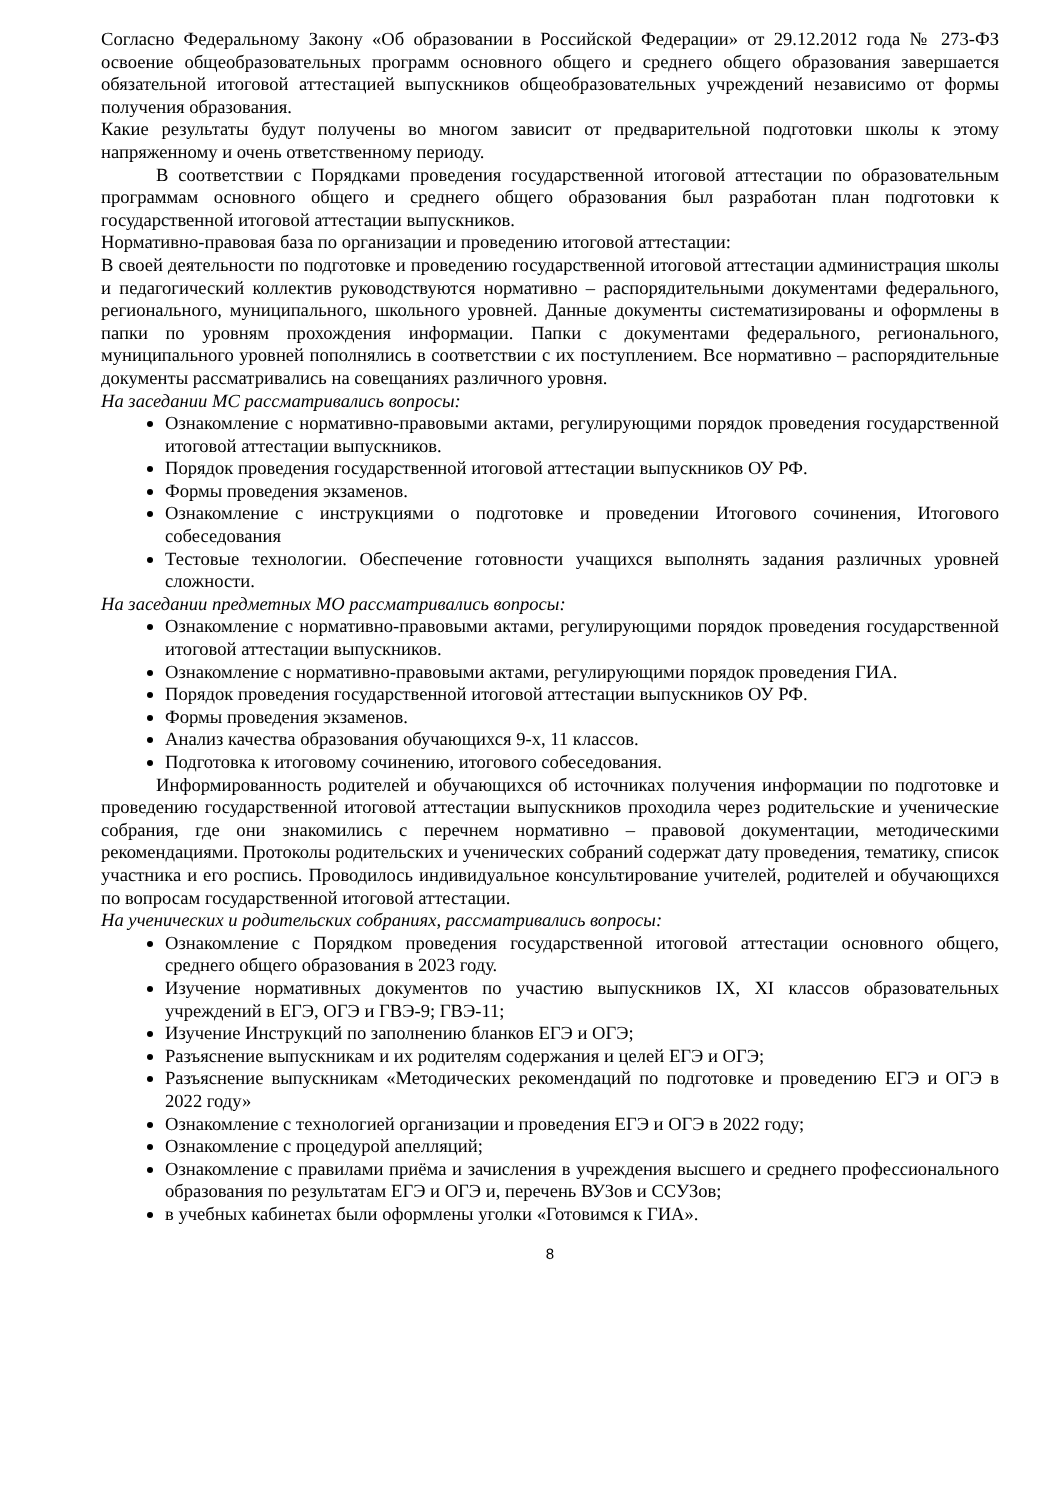Согласно Федеральному Закону «Об образовании в Российской Федерации» от 29.12.2012 года № 273-ФЗ освоение общеобразовательных программ основного общего и среднего общего образования завершается обязательной итоговой аттестацией выпускников общеобразовательных учреждений независимо от формы получения образования.
Какие результаты будут получены во многом зависит от предварительной подготовки школы к этому напряженному и очень ответственному периоду.
В соответствии с Порядками проведения государственной итоговой аттестации по образовательным программам основного общего и среднего общего образования был разработан план подготовки к государственной итоговой аттестации выпускников.
Нормативно-правовая база по организации и проведению итоговой аттестации:
В своей деятельности по подготовке и проведению государственной итоговой аттестации администрация школы и педагогический коллектив руководствуются нормативно – распорядительными документами федерального, регионального, муниципального, школьного уровней. Данные документы систематизированы и оформлены в папки по уровням прохождения информации. Папки с документами федерального, регионального, муниципального уровней пополнялись в соответствии с их поступлением. Все нормативно – распорядительные документы рассматривались на совещаниях различного уровня.
На заседании МС рассматривались вопросы:
Ознакомление с нормативно-правовыми актами, регулирующими порядок проведения государственной итоговой аттестации выпускников.
Порядок проведения государственной итоговой аттестации выпускников ОУ РФ.
Формы проведения экзаменов.
Ознакомление с инструкциями о подготовке и проведении Итогового сочинения, Итогового собеседования
Тестовые технологии. Обеспечение готовности учащихся выполнять задания различных уровней сложности.
На заседании предметных МО рассматривались вопросы:
Ознакомление с нормативно-правовыми актами, регулирующими порядок проведения государственной итоговой аттестации выпускников.
Ознакомление с нормативно-правовыми актами, регулирующими порядок проведения ГИА.
Порядок проведения государственной итоговой аттестации выпускников ОУ РФ.
Формы проведения экзаменов.
Анализ качества образования обучающихся 9-х, 11 классов.
Подготовка к итоговому сочинению, итогового собеседования.
Информированность родителей и обучающихся об источниках получения информации по подготовке и проведению государственной итоговой аттестации выпускников проходила через родительские и ученические собрания, где они знакомились с перечнем нормативно – правовой документации, методическими рекомендациями. Протоколы родительских и ученических собраний содержат дату проведения, тематику, список участника и его роспись. Проводилось индивидуальное консультирование учителей, родителей и обучающихся по вопросам государственной итоговой аттестации.
На ученических и родительских собраниях, рассматривались вопросы:
Ознакомление с Порядком проведения государственной итоговой аттестации основного общего, среднего общего образования в 2023 году.
Изучение нормативных документов по участию выпускников IX, XI классов образовательных учреждений в ЕГЭ, ОГЭ и ГВЭ-9; ГВЭ-11;
Изучение Инструкций по заполнению бланков ЕГЭ и ОГЭ;
Разъяснение выпускникам и их родителям содержания и целей ЕГЭ и ОГЭ;
Разъяснение выпускникам «Методических рекомендаций по подготовке и проведению ЕГЭ и ОГЭ в 2022 году»
Ознакомление с технологией организации и проведения ЕГЭ и ОГЭ в 2022 году;
Ознакомление с процедурой апелляций;
Ознакомление с правилами приёма и зачисления в учреждения высшего и среднего профессионального образования по результатам ЕГЭ и ОГЭ и, перечень ВУЗов и ССУЗов;
в учебных кабинетах были оформлены уголки «Готовимся к ГИА».
8